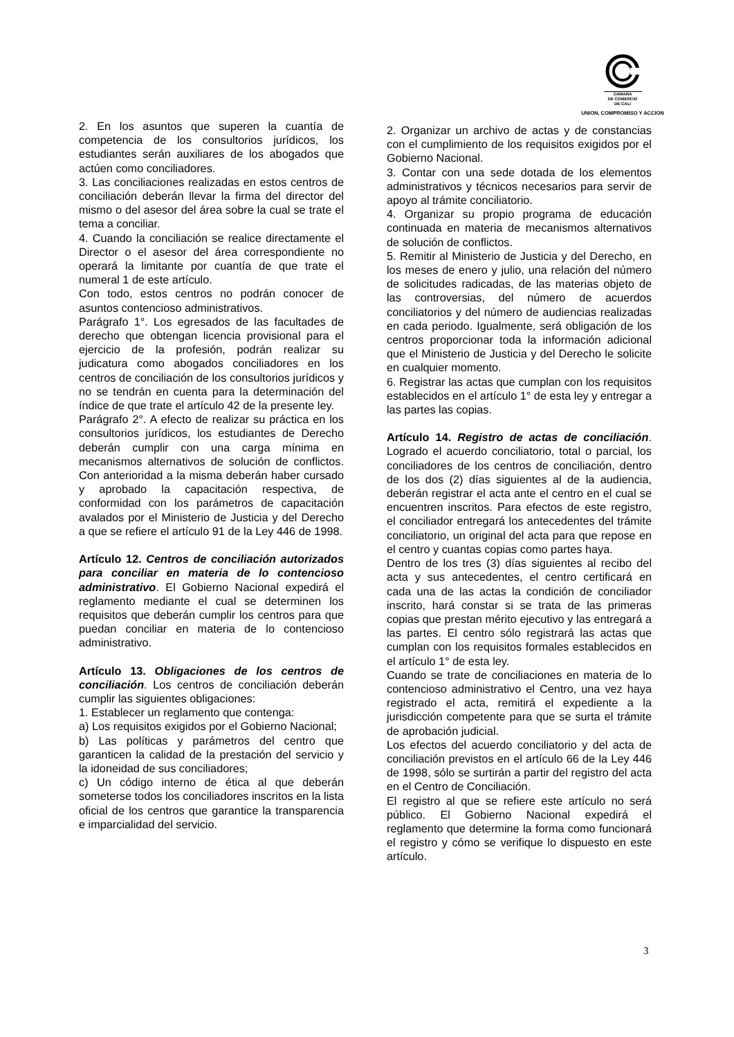CAMARA
DE COMERCIO
DE CALI
UNION, COMPROMISO Y ACCION
2. En los asuntos que superen la cuantía de competencia de los consultorios jurídicos, los estudiantes serán auxiliares de los abogados que actúen como conciliadores.
3. Las conciliaciones realizadas en estos centros de conciliación deberán llevar la firma del director del mismo o del asesor del área sobre la cual se trate el tema a conciliar.
4. Cuando la conciliación se realice directamente el Director o el asesor del área correspondiente no operará la limitante por cuantía de que trate el numeral 1 de este artículo.
Con todo, estos centros no podrán conocer de asuntos contencioso administrativos.
Parágrafo 1°. Los egresados de las facultades de derecho que obtengan licencia provisional para el ejercicio de la profesión, podrán realizar su judicatura como abogados conciliadores en los centros de conciliación de los consultorios jurídicos y no se tendrán en cuenta para la determinación del índice de que trate el artículo 42 de la presente ley.
Parágrafo 2°. A efecto de realizar su práctica en los consultorios jurídicos, los estudiantes de Derecho deberán cumplir con una carga mínima en mecanismos alternativos de solución de conflictos. Con anterioridad a la misma deberán haber cursado y aprobado la capacitación respectiva, de conformidad con los parámetros de capacitación avalados por el Ministerio de Justicia y del Derecho a que se refiere el artículo 91 de la Ley 446 de 1998.
Artículo 12. Centros de conciliación autorizados para conciliar en materia de lo contencioso administrativo. El Gobierno Nacional expedirá el reglamento mediante el cual se determinen los requisitos que deberán cumplir los centros para que puedan conciliar en materia de lo contencioso administrativo.
Artículo 13. Obligaciones de los centros de conciliación. Los centros de conciliación deberán cumplir las siguientes obligaciones:
1. Establecer un reglamento que contenga:
a) Los requisitos exigidos por el Gobierno Nacional;
b) Las políticas y parámetros del centro que garanticen la calidad de la prestación del servicio y la idoneidad de sus conciliadores;
c) Un código interno de ética al que deberán someterse todos los conciliadores inscritos en la lista oficial de los centros que garantice la transparencia e imparcialidad del servicio.
2. Organizar un archivo de actas y de constancias con el cumplimiento de los requisitos exigidos por el Gobierno Nacional.
3. Contar con una sede dotada de los elementos administrativos y técnicos necesarios para servir de apoyo al trámite conciliatorio.
4. Organizar su propio programa de educación continuada en materia de mecanismos alternativos de solución de conflictos.
5. Remitir al Ministerio de Justicia y del Derecho, en los meses de enero y julio, una relación del número de solicitudes radicadas, de las materias objeto de las controversias, del número de acuerdos conciliatorios y del número de audiencias realizadas en cada periodo. Igualmente, será obligación de los centros proporcionar toda la información adicional que el Ministerio de Justicia y del Derecho le solicite en cualquier momento.
6. Registrar las actas que cumplan con los requisitos establecidos en el artículo 1° de esta ley y entregar a las partes las copias.
Artículo 14. Registro de actas de conciliación. Logrado el acuerdo conciliatorio, total o parcial, los conciliadores de los centros de conciliación, dentro de los dos (2) días siguientes al de la audiencia, deberán registrar el acta ante el centro en el cual se encuentren inscritos. Para efectos de este registro, el conciliador entregará los antecedentes del trámite conciliatorio, un original del acta para que repose en el centro y cuantas copias como partes haya.
Dentro de los tres (3) días siguientes al recibo del acta y sus antecedentes, el centro certificará en cada una de las actas la condición de conciliador inscrito, hará constar si se trata de las primeras copias que prestan mérito ejecutivo y las entregará a las partes. El centro sólo registrará las actas que cumplan con los requisitos formales establecidos en el artículo 1° de esta ley.
Cuando se trate de conciliaciones en materia de lo contencioso administrativo el Centro, una vez haya registrado el acta, remitirá el expediente a la jurisdicción competente para que se surta el trámite de aprobación judicial.
Los efectos del acuerdo conciliatorio y del acta de conciliación previstos en el artículo 66 de la Ley 446 de 1998, sólo se surtirán a partir del registro del acta en el Centro de Conciliación.
El registro al que se refiere este artículo no será público. El Gobierno Nacional expedirá el reglamento que determine la forma como funcionará el registro y cómo se verifique lo dispuesto en este artículo.
3